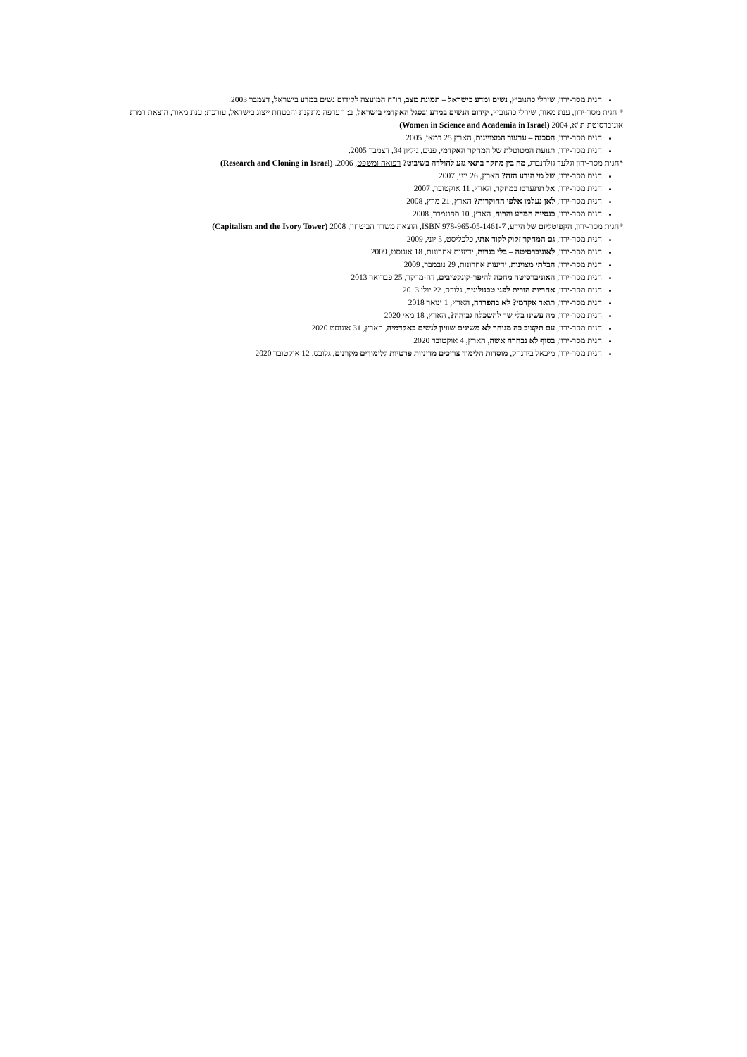חגית מסר-ירון, שירלי כהנוביץ, נשים ומדע בישראל – תמונת מצב, דו"ח המועצה לקידום נשים במדע בישראל, דצמבר 2003.
* חגית מסר-ירון, ענת מאור, שירלי כהנוביץ, קידום הנשים במדע ובסגל האקדמי בישראל, ב: העדפה מתקנת והבטחת ייצוג בישראל, עורכת: ענת מאור, הוצאת רמות – אוניברסיטת ת"א, 2004 (Women in Science and Academia in Israel)
חגית מסר-ירון, הסכנה – ערעור המצויינות, הארץ 25 במאי, 2005
חגית מסר-ירון, תנועת המטוטלת של המחקר האקדמי, פנים, גיליון 34, דצמבר 2005.
*חגית מסר-ירון וגלעד גולדנברג, מה בין מחקר בתאי גזע להולדה בשיבוט? רפואה ומשפט, 2006. (Research and Cloning in Israel)
חגית מסר-ירון, של מי הידע הזה? הארץ, 26 יוני, 2007
חגית מסר-ירון, אל תתערבו במחקר, הארץ, 11 אוקטובר, 2007
חגית מסר-ירון, לאן נעלמו אלפי החוקרות? הארץ, 21 מרץ, 2008
חגית מסר-ירון, כנסיית המדע והרוח, הארץ, 10 ספטמבר, 2008
*חגית מסר-ירון, הקפיטליזם של הידע, ISBN 978-965-05-1461-7, הוצאת משרד הביטחון, 2008 (Capitalism and the Ivory Tower)
חגית מסר-ירון, גם המחקר זקוק לקוד אתי, כלכליסט, 5 יוני, 2009
חגית מסר-ירון, לאוניברסיטה – בלי בגרות, ידיעות אחרונות, 18 אוגוסט, 2009
חגית מסר-ירון, הבלתי מצוינות, ידיעות אחרונות, 29 נובמבר, 2009
חגית מסר-ירון, האוניברסיטה מחכה להיפר-קונקטיבים, דה-מרקר, 25 פברואר 2013
חגית מסר-ירון, אחריות הורית לפני טכנולוגיה, גלובס, 22 יולי 2013
חגית מסר-ירון, תואר אקדמי? לא בהפרדה, הארץ, 1 ינואר 2018
חגית מסר-ירון, מה עשינו בלי שר להשכלה גבוהה?, הארץ, 18 מאי 2020
חגית מסר-ירון, עם תקציב כה מגוחך לא משיגים שוויון לנשים באקדמיה, הארץ, 31 אוגוסט 2020
חגית מסר-ירון, בסוף לא נבחרה אשה, הארץ, 4 אוקטובר 2020
חגית מסר-ירון, מיכאל בירנהק, מוסדות הלימוד צריכים מדיניות פרטיות ללימודים מקוונים, גלובס, 12 אוקטובר 2020